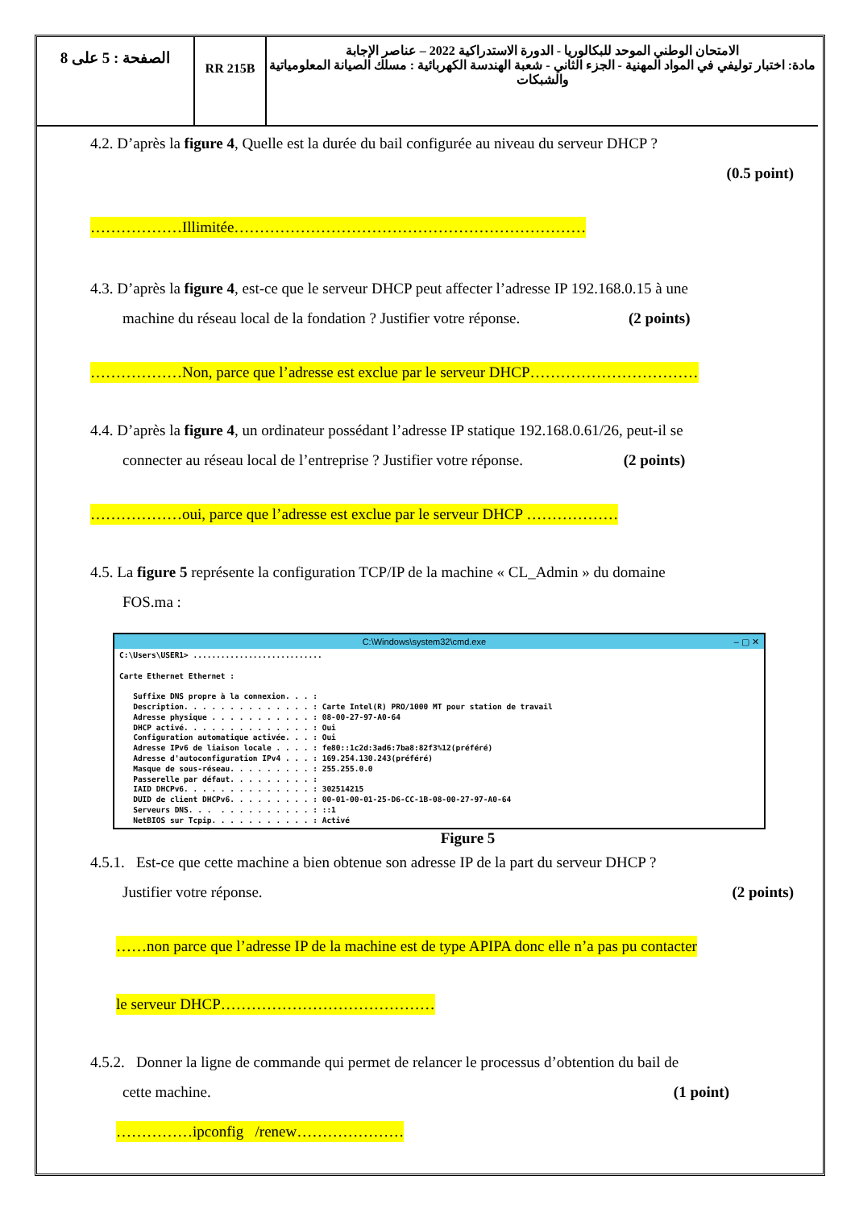| الصفحة : 5 على 8 | RR 215B | الامتحان الوطني الموحد للبكالوريا - الدورة الاستدراكية 2022 – عناصر الإجابة مادة: اختبار توليفي في المواد المهنية - الجزء الثاني - شعبة الهندسة الكهربائية : مسلك الصيانة المعلومياتية والشبكات |
4.2. D’après la figure 4, Quelle est la durée du bail configurée au niveau du serveur DHCP ?
(0.5 point)
………………Illimitée……………………………………………………………
4.3. D’après la figure 4, est-ce que le serveur DHCP peut affecter l’adresse IP 192.168.0.15 à une
machine du réseau local de la fondation ? Justifier votre réponse. (2 points)
………………Non, parce que l’adresse est exclue par le serveur DHCP……………………………
4.4. D’après la figure 4, un ordinateur possédant l’adresse IP statique 192.168.0.61/26, peut-il se
connecter au réseau local de l’entreprise ? Justifier votre réponse. (2 points)
………………oui, parce que l’adresse est exclue par le serveur DHCP ………………
4.5. La figure 5 représente la configuration TCP/IP de la machine « CL_Admin » du domaine
FOS.ma :
C:\Windows\system32\cmd.exe – ▢ ✕
C:\Users\USER1> ............................

Carte Ethernet Ethernet :

   Suffixe DNS propre à la connexion. . . :
   Description. . . . . . . . . . . . . . : Carte Intel(R) PRO/1000 MT pour station de travail
   Adresse physique . . . . . . . . . . . : 08-00-27-97-A0-64
   DHCP activé. . . . . . . . . . . . . . : Oui
   Configuration automatique activée. . . : Oui
   Adresse IPv6 de liaison locale . . . . : fe80::1c2d:3ad6:7ba8:82f3%12(préféré)
   Adresse d'autoconfiguration IPv4 . . . : 169.254.130.243(préféré)
   Masque de sous-réseau. . . . . . . . . : 255.255.0.0
   Passerelle par défaut. . . . . . . . . :
   IAID DHCPv6. . . . . . . . . . . . . . : 302514215
   DUID de client DHCPv6. . . . . . . . . : 00-01-00-01-25-D6-CC-1B-08-00-27-97-A0-64
   Serveurs DNS. . .  . . . . . . . . . . : ::1
   NetBIOS sur Tcpip. . . . . . . . . . . : Activé
Figure 5
4.5.1. Est-ce que cette machine a bien obtenue son adresse IP de la part du serveur DHCP ?
Justifier votre réponse. (2 points)
……non parce que l’adresse IP de la machine est de type APIPA donc elle n’a pas pu contacter
le serveur DHCP……………………………………
4.5.2. Donner la ligne de commande qui permet de relancer le processus d’obtention du bail de
cette machine. (1 point)
……………ipconfig /renew…………………